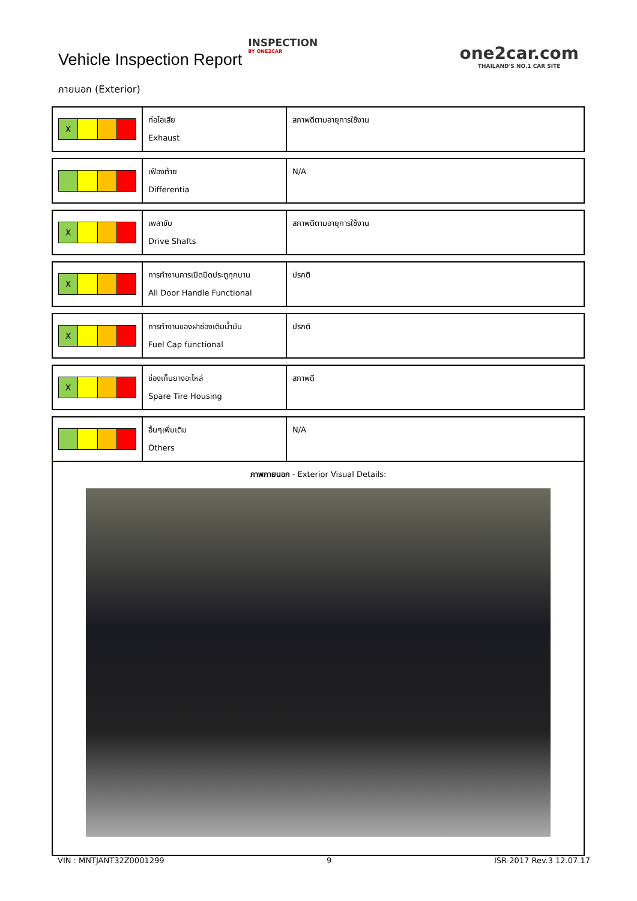Vehicle Inspection Report
INSPECTION
BY ONE2CAR
one2car.com
THAILAND'S NO.1 CAR SITE
ภายนอก (Exterior)
| X | ท่อไอเสีย Exhaust | สภาพดีตามอายุการใช้งาน |
| | เฟืองท้าย Differentia | N/A |
| X | เพลาขับ Drive Shafts | สภาพดีตามอายุการใช้งาน |
| X | การทำงานการเปิดปิดประตูทุกบาน All Door Handle Functional | ปรกติ |
| X | การทำงานของฝาช่องเติมน้ำมัน Fuel Cap functional | ปรกติ |
| X | ช่องเก็บยางอะไหล่ Spare Tire Housing | สภาพดี |
| | อื่นๆเพิ่มเติม Others | N/A |
| ภาพภายนอก - Exterior Visual Details: | | |
VIN : MNTJANT32Z0001299 9 ISR-2017 Rev.3 12.07.17